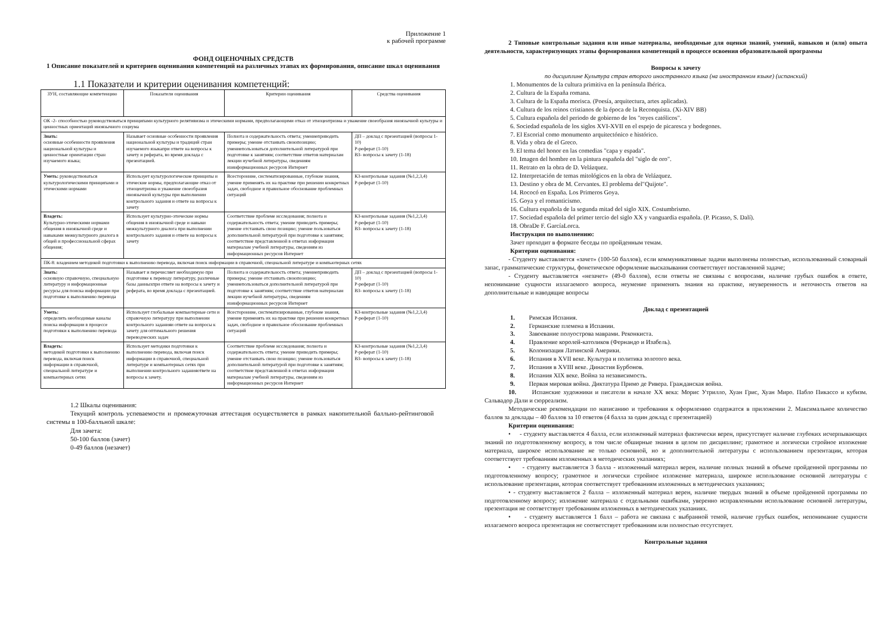Приложение 1
к рабочей программе
ФОНД ОЦЕНОЧНЫХ СРЕДСТВ
1 Описание показателей и критериев оценивания компетенций на различных этапах их формирования, описание шкал оценивания
1.1 Показатели и критерии оценивания компетенций:
| ЗУН, составляющие компетенцию | Показатели оценивания | Критерии оценивания | Средства оценивания |
| --- | --- | --- | --- |
| ОК -2- способностью руководствоваться принципами культурного релятивизма и этическими нормами, предполагающими отказ от этноцентризма и уважение своеобразия иноязычной культуры и ценностных ориентаций иноязычного социума | | | |
| Знать: основные особенности проявления национальной культуры и ценностные ориентации стран изучаемого языка; | Называет основные особенности проявления национальной культуры и традиций стран изучаемого языкапри ответе на вопросы к зачету и реферата, во время доклада с презентацией. | Полнота и содержательность ответа; умениеприводить примеры; умение отстаивать своюпозицию; умениепользоваться дополнительной литературой при подготовке к занятиям; соответствие ответов материалам лекции иучебной литературы, сведениям изинформационных ресурсов Интернет | ДП – доклад с презентацией (вопросы 1-10) Р-реферат (1-10) ВЗ- вопросы к зачету (1-18) |
| Уметь: руководствоваться культурологическими принципами и этическими нормами | Использует культурологические принципы и этические нормы, предполагающие отказ от этноцентризма и уважение своеобразия иноязычной культуры при выполнении контрольного задания и ответе на вопросы к зачету | Всесторонние, систематизированные, глубокие знания, умение применять их на практике при решении конкретных задач, свободное и правильное обоснование проблемных ситуаций | КЗ-контрольные задания (№1,2,3,4) Р-реферат (1-10) |
| Владеть: Культурно-этическими нормами общения в иноязычной среде и навыками межкультурного диалога в общей и профессиональной сферах общения; | Использует культурно-этические нормы общения в иноязычной среде и навыки межкультурного диалога при выполнении контрольного задания и ответе на вопросы к зачету | Соответствие проблеме исследования; полнота и содержательность ответа; умение приводить примеры; умение отстаивать свою позицию; умение пользоваться дополнительной литературой при подготовке к занятиям; соответствие представленной в ответах информации материалам учебной литературы, сведениям из информационных ресурсов Интернет | КЗ-контрольные задания (№1,2,3,4) Р-реферат (1-10) ВЗ- вопросы к зачету (1-18) |
| ПК-8: владением методикой подготовки к выполнению перевода, включая поиск информации в справочной, специальной литературе и компьютерных сетях | | | |
| Знать: основную справочную, специальную литературу и информационные ресурсы для поиска информации при подготовке к выполнению перевода | Называет и перечисляет необходимую при подготовке к переводу литературу, различные базы данныхпри ответе на вопросы к зачету и реферата, во время доклада с презентацией. | Полнота и содержательность ответа; умениеприводить примеры; умение отстаивать своюпозицию; умениепользоваться дополнительной литературой при подготовке к занятиям; соответствие ответов материалам лекции иучебной литературы, сведениям изинформационных ресурсов Интернет | ДП – доклад с презентацией (вопросы 1-10) Р-реферат (1-10) ВЗ- вопросы к зачету (1-18) |
| Уметь: определить необходимые каналы поиска информации в процессе подготовки к выполнению перевода | Использует глобальные компьютерные сети и справочную литературу при выполнении контрольного заданияи ответе на вопросы к зачету для оптимального решения переводческих задач | Всесторонние, систематизированные, глубокие знания, умение применять их на практике при решении конкретных задач, свободное и правильное обоснование проблемных ситуаций | КЗ-контрольные задания (№1,2,3,4) Р-реферат (1-10) |
| Владеть: методикой подготовки к выполнению перевода, включая поиск информации в справочной, специальной литературе и компьютерных сетях | Использует методики подготовки к выполнению перевода, включая поиск информации в справочной, специальной литературе и компьютерных сетях при выполнении контрольного заданияответе на вопросы к зачету. | Соответствие проблеме исследования; полнота и содержательность ответа; умение приводить примеры; умение отстаивать свою позицию; умение пользоваться дополнительной литературой при подготовке к занятиям; соответствие представленной в ответах информации материалам учебной литературы, сведениям из информационных ресурсов Интернет | КЗ-контрольные задания (№1,2,3,4) Р-реферат (1-10) ВЗ- вопросы к зачету (1-18) |
1.2 Шкалы оценивания:
Текущий контроль успеваемости и промежуточная аттестация осуществляется в рамках накопительной балльно-рейтинговой системы в 100-балльной шкале:
Для зачета:
50-100 баллов (зачет)
0-49 баллов (незачет)
2 Типовые контрольные задания или иные материалы, необходимые для оценки знаний, умений, навыков и (или) опыта деятельности, характеризующих этапы формирования компетенций в процессе освоения образовательной программы
Вопросы к зачету
по дисциплине Культура стран второго иностранного языка (на иностранном языке) (испанский)
1. Monumentos de la cultura primitiva en la península Ibérica.
2. Cultura de la España romana.
3. Cultura de la España morisca. (Poesía, arquitectura, artes aplicadas).
4. Cultura de los reinos cristianos de la época de la Reconquista. (Xi-XIV BB)
5. Cultura española del periodo de gobierno de los "reyes católicos".
6. Sociedad española de los siglos XVI-XVII en el espejo de picaresca y bodegones.
7. El Escorial como monumento arquitectónico e histórico.
8. Vida y obra de el Greco.
9. El tema del honor en las comedias "capa y espada".
10. Imagen del hombre en la pintura española del "siglo de oro".
11. Retrato en la obra de D. Velázquez.
12. Interpretación de temas mitológicos en la obra de Velázquez.
13. Destino y obra de M. Cervantes. El problema del"Quijote".
14. Rococó en España. Los Primeros Goya.
15. Goya y el romanticismo.
16. Cultura española de la segunda mitad del siglo XIX. Costumbrismo.
17. Sociedad española del primer tercio del siglo XX y vanguardia española. (P. Picasso, S. Dalí).
18. ObraDe F. GarcíaLorca.
Инструкция по выполнению:
Зачет проходит в формате беседы по пройденным темам.
Критерии оценивания:
- Студенту выставляется «зачет» (100-50 баллов), если коммуникативные задачи выполнены полностью, использованный словарный запас, грамматические структуры, фонетическое оформление высказывания соответствует поставленной задаче;
- Студенту выставляется «незачет» (49-0 баллов), если ответы не связаны с вопросами, наличие грубых ошибок в ответе, непонимание сущности излагаемого вопроса, неумение применять знания на практике, неуверенность и неточность ответов на дополнительные и наводящие вопросы
Доклад с презентацией
1. Римская Испания.
2. Германские племена в Испании.
3. Завоевание полуострова маврами. Реконкиста.
4. Правление королей-католиков (Фернандо и Изабель).
5. Колонизация Латинской Америки.
6. Испания в XVII веке. Культура и политика золотого века.
7. Испания в XVIII веке. Династия Бурбонов.
8. Испания XIX веке. Война за независимость.
9. Первая мировая война. Диктатура Примо де Ривера. Гражданская война.
10. Испанские художники и писатели в начале XX века: Морис Утрилло, Хуан Грис, Хуан Миро. Пабло Пикассо и кубизм. Сальвадор Дали и сюрреализм.
Методические рекомендации по написанию и требования к оформлению содержатся в приложении 2. Максимальное количество баллов за доклады – 40 баллов за 10 ответов (4 балла за один доклад с презентацией)
Критерии оценивания:
• - студенту выставляется 4 балла, если изложенный материал фактически верен, присутствует наличие глубоких исчерпывающих знаний по подготовленному вопросу, в том числе обширные знания в целом по дисциплине; грамотное и логически стройное изложение материала, широкое использование не только основной, но и дополнительной литературы с использованием презентации, которая соответствует требованиям изложенных в методических указаниях;
• - студенту выставляется 3 балла - изложенный материал верен, наличие полных знаний в объеме пройденной программы по подготовленному вопросу; грамотное и логически стройное изложение материала, широкое использование основной литературы с использование презентации, которая соответствует требованиям изложенных в методических указаниях;
• - студенту выставляется 2 балла – изложенный материал верен, наличие твердых знаний в объеме пройденной программы по подготовленному вопросу; изложение материала с отдельными ошибками, уверенно исправленными использование основной литературы, презентация не соответствует требованиям изложенных в методических указаниях.
• - студенту выставляется 1 балл – работа не связана с выбранной темой, наличие грубых ошибок, непонимание сущности излагаемого вопроса презентация не соответствует требованиям или полностью отсутствует.
Контрольные задания